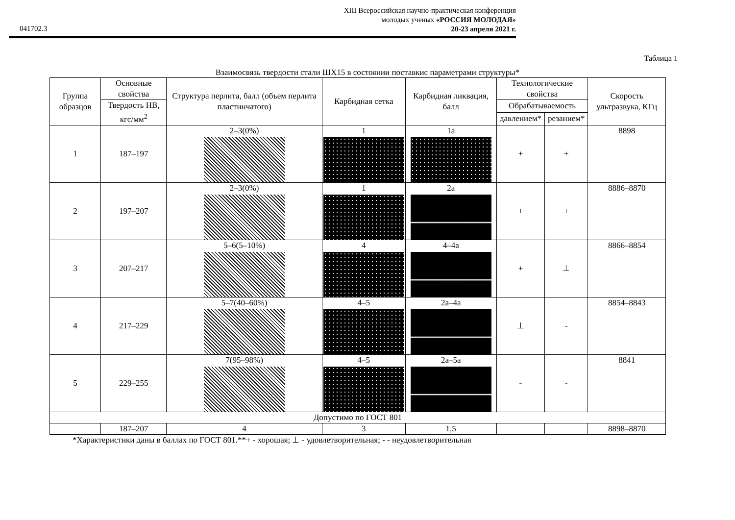XIII Всероссийская научно-практическая конференция
молодых ученых «РОССИЯ МОЛОДАЯ»
20-23 апреля 2021 г.
041702.3
Таблица 1
Взаимосвязь твердости стали ШХ15 в состоянии поставкис параметрами структуры*
| Группа образцов | Основные свойства | Структура перлита, балл (объем перлита пластинчатого) | Карбидная сетка | Карбидная ликвация, балл | Технологические свойства | | Скорость ультразвука, КГц |
| --- | --- | --- | --- | --- | --- | --- | --- |
| | | | | | Обрабатываемость | | |
| | Твердость НВ, кгс/мм<sup>2</sup> | | | | | | |
| | | | | | давлением* | резанием* | |
| 1 | 187–197 | 2–3(0%) | 1 | 1а | + | + | 8898 |
| 2 | 197–207 | 2–3(0%) | 1 | 2а | + | + | 8886–8870 |
| 3 | 207–217 | 5–6(5–10%) | 4 | 4–4а | + | ⊥ | 8866–8854 |
| 4 | 217–229 | 5–7(40–60%) | 4–5 | 2а–4а | ⊥ | - | 8854–8843 |
| 5 | 229–255 | 7(95–98%) | 4–5 | 2а–5а | - | - | 8841 |
| Допустимо по ГОСТ 801 | | | | | | | |
| | 187–207 | 4 | 3 | 1,5 | | | 8898–8870 |
*Характеристики даны в баллах по ГОСТ 801.**+ - хорошая; ⊥ - удовлетворительная; - - неудовлетворительная